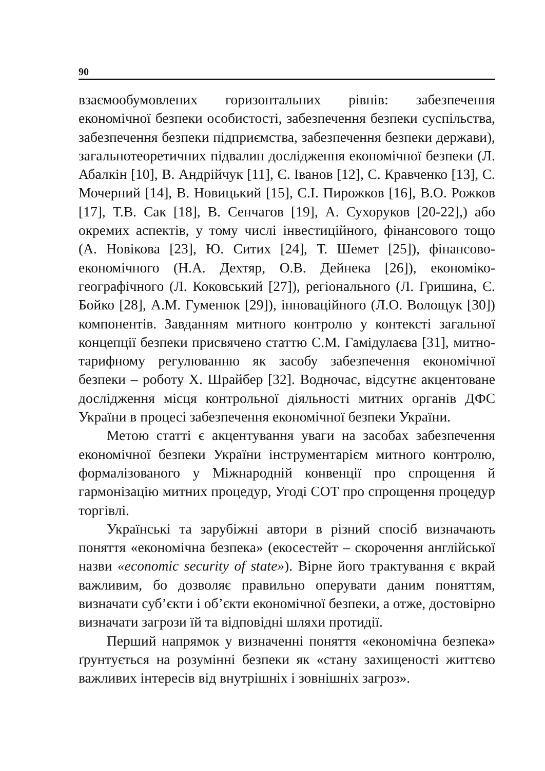90
взаємообумовлених горизонтальних рівнів: забезпечення економічної безпеки особистості, забезпечення безпеки суспільства, забезпечення безпеки підприємства, забезпечення безпеки держави), загальнотеоретичних підвалин дослідження економічної безпеки (Л. Абалкін [10], В. Андрійчук [11], Є. Іванов [12], С. Кравченко [13], С. Мочерний [14], В. Новицький [15], С.І. Пирожков [16], В.О. Рожков [17], Т.В. Сак [18], В. Сенчагов [19], А. Сухоруков [20-22],) або окремих аспектів, у тому числі інвестиційного, фінансового тощо (А. Новікова [23], Ю. Ситих [24], Т. Шемет [25]), фінансово-економічного (Н.А. Дехтяр, О.В. Дейнека [26]), економіко-географічного (Л. Коковський [27]), регіонального (Л. Гришина, Є. Бойко [28], А.М. Гуменюк [29]), інноваційного (Л.О. Волощук [30]) компонентів. Завданням митного контролю у контексті загальної концепції безпеки присвячено статтю С.М. Гамідулаєва [31], митно-тарифному регулюванню як засобу забезпечення економічної безпеки – роботу Х. Шрайбер [32]. Водночас, відсутнє акцентоване дослідження місця контрольної діяльності митних органів ДФС України в процесі забезпечення економічної безпеки України.
Метою статті є акцентування уваги на засобах забезпечення економічної безпеки України інструментарієм митного контролю, формалізованого у Міжнародній конвенції про спрощення й гармонізацію митних процедур, Угоді СОТ про спрощення процедур торгівлі.
Українські та зарубіжні автори в різний спосіб визначають поняття «економічна безпека» (екосестейт – скорочення англійської назви «economic security of state»). Вірне його трактування є вкрай важливим, бо дозволяє правильно оперувати даним поняттям, визначати суб’єкти і об’єкти економічної безпеки, а отже, достовірно визначати загрози їй та відповідні шляхи протидії.
Перший напрямок у визначенні поняття «економічна безпека» ґрунтується на розумінні безпеки як «стану захищеності життєво важливих інтересів від внутрішніх і зовнішніх загроз».